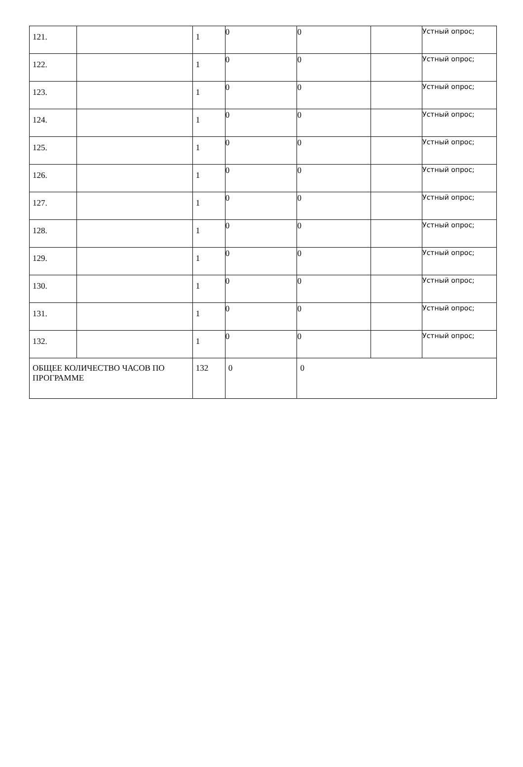| 121. | | 1 | 0 | 0 | | Устный опрос; |
| 122. | | 1 | 0 | 0 | | Устный опрос; |
| 123. | | 1 | 0 | 0 | | Устный опрос; |
| 124. | | 1 | 0 | 0 | | Устный опрос; |
| 125. | | 1 | 0 | 0 | | Устный опрос; |
| 126. | | 1 | 0 | 0 | | Устный опрос; |
| 127. | | 1 | 0 | 0 | | Устный опрос; |
| 128. | | 1 | 0 | 0 | | Устный опрос; |
| 129. | | 1 | 0 | 0 | | Устный опрос; |
| 130. | | 1 | 0 | 0 | | Устный опрос; |
| 131. | | 1 | 0 | 0 | | Устный опрос; |
| 132. | | 1 | 0 | 0 | | Устный опрос; |
| ОБЩЕЕ КОЛИЧЕСТВО ЧАСОВ ПО ПРОГРАММЕ | | 132 | 0 | 0 | | |